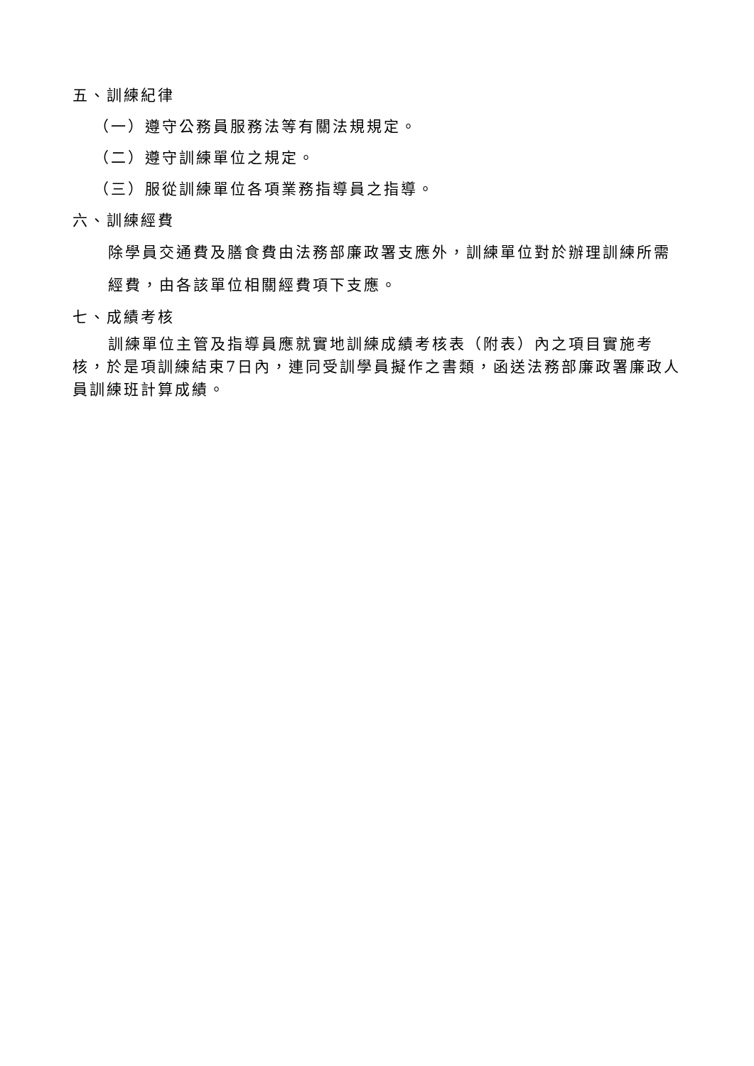五、訓練紀律
（一）遵守公務員服務法等有關法規規定。
（二）遵守訓練單位之規定。
（三）服從訓練單位各項業務指導員之指導。
六、訓練經費
除學員交通費及膳食費由法務部廉政署支應外，訓練單位對於辦理訓練所需經費，由各該單位相關經費項下支應。
七、成績考核
訓練單位主管及指導員應就實地訓練成績考核表（附表）內之項目實施考核，於是項訓練結束7日內，連同受訓學員擬作之書類，函送法務部廉政署廉政人員訓練班計算成績。